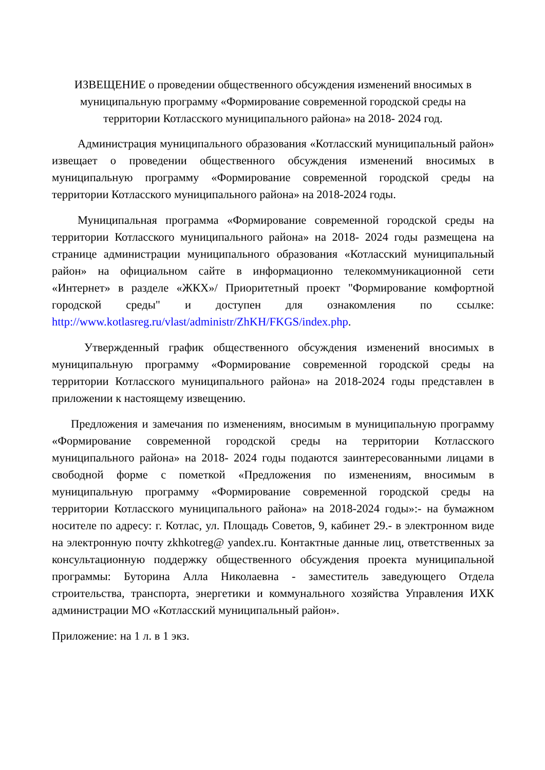ИЗВЕЩЕНИЕ о проведении общественного обсуждения изменений вносимых в муниципальную программу «Формирование современной городской среды на территории Котласского муниципального района» на 2018- 2024 год.
Администрация муниципального образования «Котласский муниципальный район» извещает о проведении общественного обсуждения изменений вносимых в муниципальную программу «Формирование современной городской среды на территории Котласского муниципального района» на 2018-2024 годы.
Муниципальная программа «Формирование современной городской среды на территории Котласского муниципального района» на 2018- 2024 годы размещена на странице администрации муниципального образования «Котласский муниципальный район» на официальном сайте в информационно телекоммуникационной сети «Интернет» в разделе «ЖКХ»/ Приоритетный проект "Формирование комфортной городской среды" и доступен для ознакомления по ссылке: http://www.kotlasreg.ru/vlast/administr/ZhKH/FKGS/index.php.
Утвержденный график общественного обсуждения изменений вносимых в муниципальную программу «Формирование современной городской среды на территории Котласского муниципального района» на 2018-2024 годы представлен в приложении к настоящему извещению.
Предложения и замечания по изменениям, вносимым в муниципальную программу «Формирование современной городской среды на территории Котласского муниципального района» на 2018- 2024 годы подаются заинтересованными лицами в свободной форме с пометкой «Предложения по изменениям, вносимым в муниципальную программу «Формирование современной городской среды на территории Котласского муниципального района» на 2018-2024 годы»:- на бумажном носителе по адресу: г. Котлас, ул. Площадь Советов, 9, кабинет 29.- в электронном виде на электронную почту zkhkotreg@ yandex.ru. Контактные данные лиц, ответственных за консультационную поддержку общественного обсуждения проекта муниципальной программы: Буторина Алла Николаевна - заместитель заведующего Отдела строительства, транспорта, энергетики и коммунального хозяйства Управления ИХК администрации МО «Котласский муниципальный район».
Приложение: на 1 л. в 1 экз.